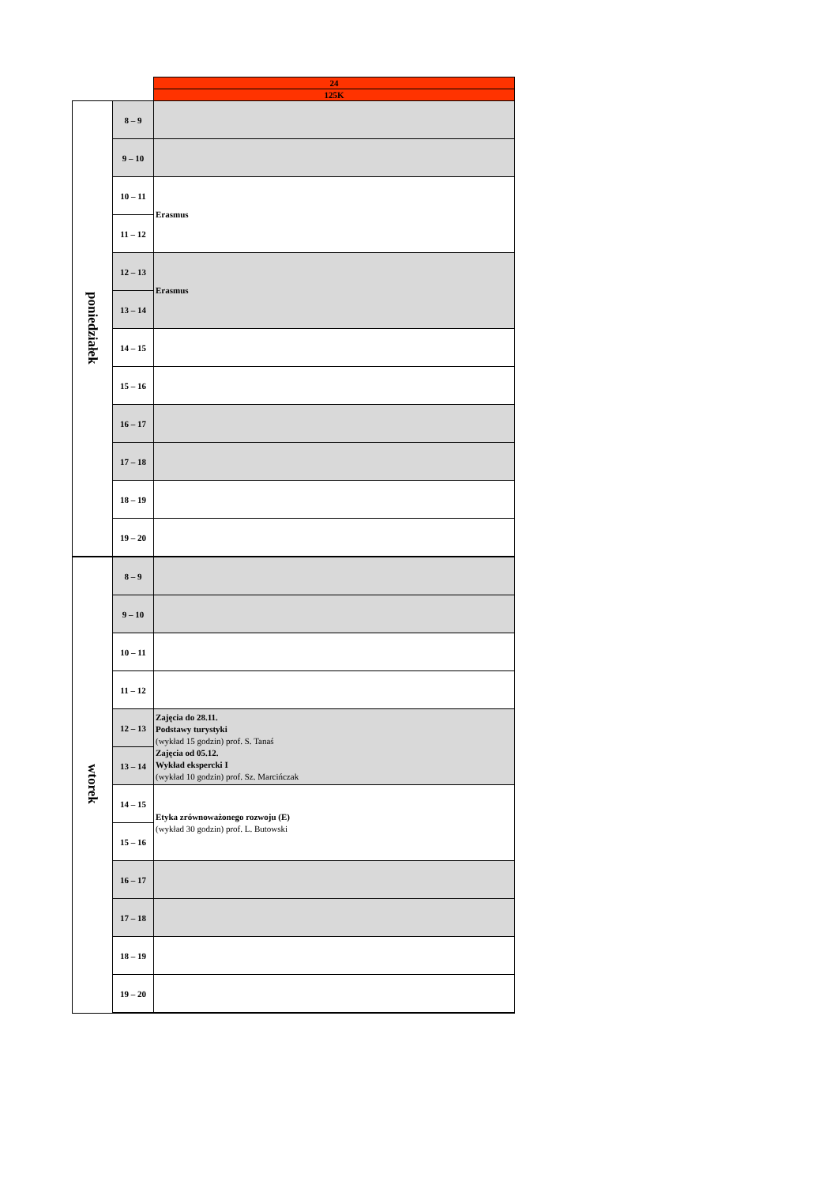| | | 24 |
| | | 125K |
| poniedziałek | 8 – 9 | |
| | 9 – 10 | |
| | 10 – 11 | Erasmus |
| | 11 – 12 | |
| | 12 – 13 | Erasmus |
| | 13 – 14 | |
| | 14 – 15 | |
| | 15 – 16 | |
| | 16 – 17 | |
| | 17 – 18 | |
| | 18 – 19 | |
| | 19 – 20 | |
| wtorek | 8 – 9 | |
| | 9 – 10 | |
| | 10 – 11 | |
| | 11 – 12 | |
| | 12 – 13 | Zajęcia do 28.11. Podstawy turystyki (wykład 15 godzin) prof. S. Tanaś Zajęcia od 05.12. Wykład ekspercki I (wykład 10 godzin) prof. Sz. Marcińczak |
| | 13 – 14 | |
| | 14 – 15 | Etyka zrównoważonego rozwoju (E) (wykład 30 godzin) prof. L. Butowski |
| | 15 – 16 | |
| | 16 – 17 | |
| | 17 – 18 | |
| | 18 – 19 | |
| | 19 – 20 | |